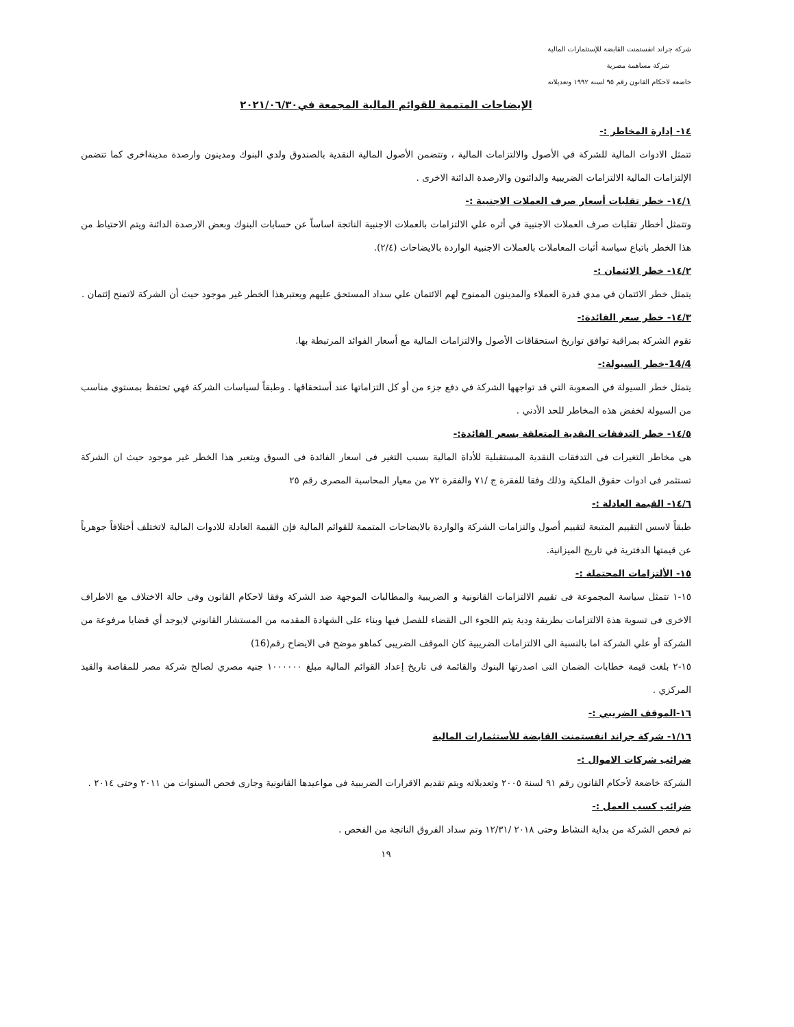شركة جراند انفستمنت القابضة للإستثمارات المالية
شركة مساهمة مصرية
خاضعة لاحكام القانون رقم ٩٥ لسنة ١٩٩٢ وتعديلاته
الإيضاحات المتممة للقوائم المالية المجمعة في٢٠٢١/٠٦/٣٠
١٤- إدارة المخاطر :-
تتمثل الادوات المالية للشركة في الأصول والالتزامات المالية ، وتتضمن الأصول المالية النقدية بالصندوق ولدي البنوك ومدينون وارصدة مدينةاخرى كما تتضمن الإلتزامات المالية الالتزامات الضريبية والدائنون والارصدة الدائنة الاخرى .
١٤/١- خطر تقلبات أسعار صرف العملات الاجنبية :-
وتتمثل أخطار تقلبات صرف العملات الاجنبية في أثره علي الالتزامات بالعملات الاجنبية الناتجة اساساً عن حسابات البنوك وبعض الارصدة الدائنة ويتم الاحتياط من هذا الخطر باتباع سياسة أثبات المعاملات بالعملات الاجنبية الواردة بالايضاحات (٢/٤).
١٤/٢- خطر الائتمان :-
يتمثل خطر الائتمان في مدي قدرة العملاء والمدينون الممنوح لهم الائتمان علي سداد المستحق عليهم ويعتبرهذا الخطر غير موجود حيث أن الشركة لاتمنح إئتمان .
١٤/٣- خطر سعر الفائدة:-
تقوم الشركة بمراقبة توافق تواريخ استحقاقات الأصول والالتزامات المالية مع أسعار الفوائد المرتبطة بها.
14/4-خطر السيولة:-
يتمثل خطر السيولة في الصعوبة التي قد تواجهها الشركة في دفع جزء من أو كل التزاماتها عند أستحقاقها . وطبقاً لسياسات الشركة فهي تحتفظ بمستوي مناسب من السيولة لخفض هذه المخاطر للحد الأدني .
١٤/٥- خطر التدفقات النقدية المتعلقة بسعر الفائدة:-
هى مخاطر التغيرات فى التدفقات النقدية المستقبلية للأداة المالية بسبب التغير فى اسعار الفائدة فى السوق ويتعبر هذا الخطر غير موجود حيث ان الشركة تستثمر فى ادوات حقوق الملكية وذلك وفقا للفقرة ج /٧١ والفقرة ٧٢ من معيار المحاسبة المصرى رقم ٢٥
١٤/٦- القيمة العادلة :-
طبقاً لاسس التقييم المتبعة لتقييم أصول والتزامات الشركة والواردة بالايضاحات المتممة للقوائم المالية فإن القيمة العادلة للادوات المالية لاتختلف أختلافاً جوهرياً عن قيمتها الدفترية في تاريخ الميزانية.
١٥- الألتزامات المحتملة :-
١٥-١ تتمثل سياسة المجموعة فى تقييم الالتزامات القانونية و الضريبية والمطالبات الموجهة ضد الشركة وفقا لاحكام القانون وفى حالة الاختلاف مع الاطراف الاخرى فى تسوية هذة الالتزامات بطريقة ودية يتم اللجوء الى القضاء للفصل فيها وبناء على الشهادة المقدمه من المستشار القانوني لايوجد أي قضايا مرفوعة من الشركة أو علي الشركة اما بالنسبة الى الالتزامات الضريبية كان الموقف الضريبى كماهو موضح فى الايضاح رقم(16)
١٥-٢ بلغت قيمة خطابات الضمان التى اصدرتها البنوك والقائمة فى تاريخ إعداد القوائم المالية مبلغ ١٠٠٠٠٠٠ جنيه مصري لصالح شركة مصر للمقاصة والقيد المركزي .
١٦-الموقف الضريبي :-
١/١٦- شركة جراند انفستمنت القابضة للأستثمارات المالية
ضرائب شركات الاموال :-
الشركة خاضعة لأحكام القانون رقم ٩١ لسنة ٢٠٠٥ وتعديلاته ويتم تقديم الاقرارات الضريبية فى مواعيدها القانونية وجارى فحص السنوات من ٢٠١١ وحتى ٢٠١٤ .
ضرائب كسب العمل :-
تم فحص الشركة من بداية النشاط وحتى ٢٠١٨ /١٢/٣١ وتم سداد الفروق الناتجة من الفحص .
١٩